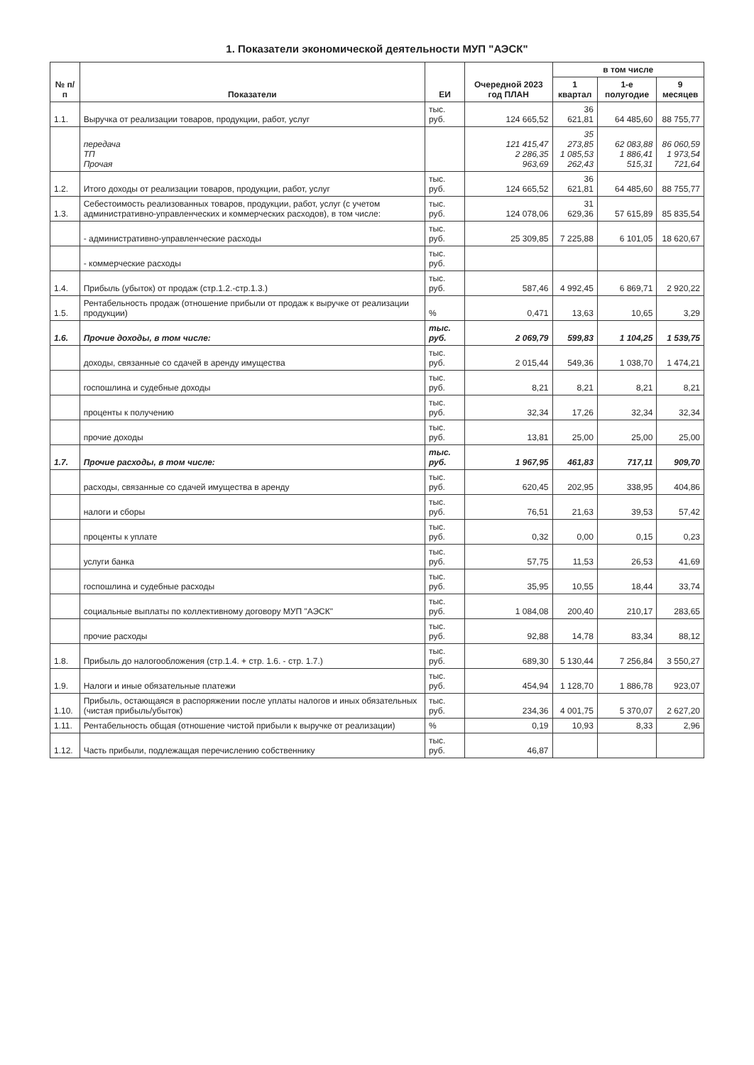1. Показатели экономической деятельности МУП "АЭСК"
| № п/п | Показатели | ЕИ | Очередной 2023 год ПЛАН | в том числе | | |
| --- | --- | --- | --- | --- | --- | --- |
| | | | | 1 квартал | 1-е полугодие | 9 месяцев |
| 1.1. | Выручка от реализации товаров, продукции, работ, услуг | тыс. руб. | 124 665,52 | 36 621,81 | 64 485,60 | 88 755,77 |
| | передача ТП Прочая | | 121 415,47 2 286,35 963,69 | 35 273,85 1 085,53 262,43 | 62 083,88 1 886,41 515,31 | 86 060,59 1 973,54 721,64 |
| 1.2. | Итого доходы от реализации товаров, продукции, работ, услуг | тыс. руб. | 124 665,52 | 36 621,81 | 64 485,60 | 88 755,77 |
| 1.3. | Себестоимость реализованных товаров, продукции, работ, услуг (с учетом административно-управленческих и коммерческих расходов), в том числе: | тыс. руб. | 124 078,06 | 31 629,36 | 57 615,89 | 85 835,54 |
| | - административно-управленческие расходы | тыс. руб. | 25 309,85 | 7 225,88 | 6 101,05 | 18 620,67 |
| | - коммерческие расходы | тыс. руб. | | | | |
| 1.4. | Прибыль (убыток) от продаж (стр.1.2.-стр.1.3.) | тыс. руб. | 587,46 | 4 992,45 | 6 869,71 | 2 920,22 |
| 1.5. | Рентабельность продаж (отношение прибыли от продаж к выручке от реализации продукции) | % | 0,471 | 13,63 | 10,65 | 3,29 |
| 1.6. | Прочие доходы, в том числе: | тыс. руб. | 2 069,79 | 599,83 | 1 104,25 | 1 539,75 |
| | доходы, связанные со сдачей в аренду имущества | тыс. руб. | 2 015,44 | 549,36 | 1 038,70 | 1 474,21 |
| | госпошлина и судебные доходы | тыс. руб. | 8,21 | 8,21 | 8,21 | 8,21 |
| | проценты к получению | тыс. руб. | 32,34 | 17,26 | 32,34 | 32,34 |
| | прочие доходы | тыс. руб. | 13,81 | 25,00 | 25,00 | 25,00 |
| 1.7. | Прочие расходы, в том числе: | тыс. руб. | 1 967,95 | 461,83 | 717,11 | 909,70 |
| | расходы, связанные со сдачей имущества в аренду | тыс. руб. | 620,45 | 202,95 | 338,95 | 404,86 |
| | налоги и сборы | тыс. руб. | 76,51 | 21,63 | 39,53 | 57,42 |
| | проценты к уплате | тыс. руб. | 0,32 | 0,00 | 0,15 | 0,23 |
| | услуги банка | тыс. руб. | 57,75 | 11,53 | 26,53 | 41,69 |
| | госпошлина и судебные расходы | тыс. руб. | 35,95 | 10,55 | 18,44 | 33,74 |
| | социальные выплаты по коллективному договору МУП "АЭСК" | тыс. руб. | 1 084,08 | 200,40 | 210,17 | 283,65 |
| | прочие расходы | тыс. руб. | 92,88 | 14,78 | 83,34 | 88,12 |
| 1.8. | Прибыль до налогообложения (стр.1.4. + стр. 1.6. - стр. 1.7.) | тыс. руб. | 689,30 | 5 130,44 | 7 256,84 | 3 550,27 |
| 1.9. | Налоги и иные обязательные платежи | тыс. руб. | 454,94 | 1 128,70 | 1 886,78 | 923,07 |
| 1.10. | Прибыль, остающаяся в распоряжении после уплаты налогов и иных обязательных (чистая прибыль/убыток) | тыс. руб. | 234,36 | 4 001,75 | 5 370,07 | 2 627,20 |
| 1.11. | Рентабельность общая (отношение чистой прибыли к выручке от реализации) | % | 0,19 | 10,93 | 8,33 | 2,96 |
| 1.12. | Часть прибыли, подлежащая перечислению собственнику | тыс. руб. | 46,87 | | | |